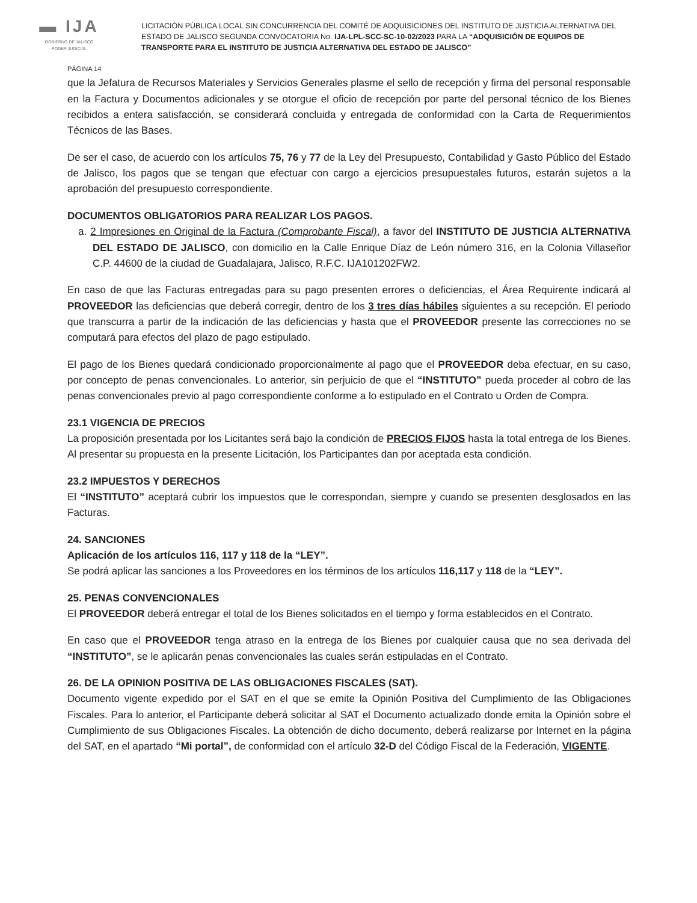▬ IJA
GOBIERNO DE JALISCO
PODER JUDICIAL
LICITACIÓN PÚBLICA LOCAL SIN CONCURRENCIA DEL COMITÉ DE ADQUISICIONES DEL INSTITUTO DE JUSTICIA ALTERNATIVA DEL ESTADO DE JALISCO SEGUNDA CONVOCATORIA No. IJA-LPL-SCC-SC-10-02/2023 PARA LA “ADQUISICIÓN DE EQUIPOS DE TRANSPORTE PARA EL INSTITUTO DE JUSTICIA ALTERNATIVA DEL ESTADO DE JALISCO”
PÁGINA 14
que la Jefatura de Recursos Materiales y Servicios Generales plasme el sello de recepción y firma del personal responsable en la Factura y Documentos adicionales y se otorgue el oficio de recepción por parte del personal técnico de los Bienes recibidos a entera satisfacción, se considerará concluida y entregada de conformidad con la Carta de Requerimientos Técnicos de las Bases.
De ser el caso, de acuerdo con los artículos 75, 76 y 77 de la Ley del Presupuesto, Contabilidad y Gasto Público del Estado de Jalisco, los pagos que se tengan que efectuar con cargo a ejercicios presupuestales futuros, estarán sujetos a la aprobación del presupuesto correspondiente.
DOCUMENTOS OBLIGATORIOS PARA REALIZAR LOS PAGOS.
a. 2 Impresiones en Original de la Factura (Comprobante Fiscal), a favor del INSTITUTO DE JUSTICIA ALTERNATIVA DEL ESTADO DE JALISCO, con domicilio en la Calle Enrique Díaz de León número 316, en la Colonia Villaseñor C.P. 44600 de la ciudad de Guadalajara, Jalisco, R.F.C. IJA101202FW2.
En caso de que las Facturas entregadas para su pago presenten errores o deficiencias, el Área Requirente indicará al PROVEEDOR las deficiencias que deberá corregir, dentro de los 3 tres días hábiles siguientes a su recepción. El periodo que transcurra a partir de la indicación de las deficiencias y hasta que el PROVEEDOR presente las correcciones no se computará para efectos del plazo de pago estipulado.
El pago de los Bienes quedará condicionado proporcionalmente al pago que el PROVEEDOR deba efectuar, en su caso, por concepto de penas convencionales. Lo anterior, sin perjuicio de que el “INSTITUTO” pueda proceder al cobro de las penas convencionales previo al pago correspondiente conforme a lo estipulado en el Contrato u Orden de Compra.
23.1 VIGENCIA DE PRECIOS
La proposición presentada por los Licitantes será bajo la condición de PRECIOS FIJOS hasta la total entrega de los Bienes. Al presentar su propuesta en la presente Licitación, los Participantes dan por aceptada esta condición.
23.2 IMPUESTOS Y DERECHOS
El “INSTITUTO” aceptará cubrir los impuestos que le correspondan, siempre y cuando se presenten desglosados en las Facturas.
24. SANCIONES
Aplicación de los artículos 116, 117 y 118 de la “LEY”.
Se podrá aplicar las sanciones a los Proveedores en los términos de los artículos 116,117 y 118 de la “LEY”.
25. PENAS CONVENCIONALES
El PROVEEDOR deberá entregar el total de los Bienes solicitados en el tiempo y forma establecidos en el Contrato.
En caso que el PROVEEDOR tenga atraso en la entrega de los Bienes por cualquier causa que no sea derivada del “INSTITUTO”, se le aplicarán penas convencionales las cuales serán estipuladas en el Contrato.
26. DE LA OPINION POSITIVA DE LAS OBLIGACIONES FISCALES (SAT).
Documento vigente expedido por el SAT en el que se emite la Opinión Positiva del Cumplimiento de las Obligaciones Fiscales. Para lo anterior, el Participante deberá solicitar al SAT el Documento actualizado donde emita la Opinión sobre el Cumplimiento de sus Obligaciones Fiscales. La obtención de dicho documento, deberá realizarse por Internet en la página del SAT, en el apartado “Mi portal”, de conformidad con el artículo 32-D del Código Fiscal de la Federación, VIGENTE.